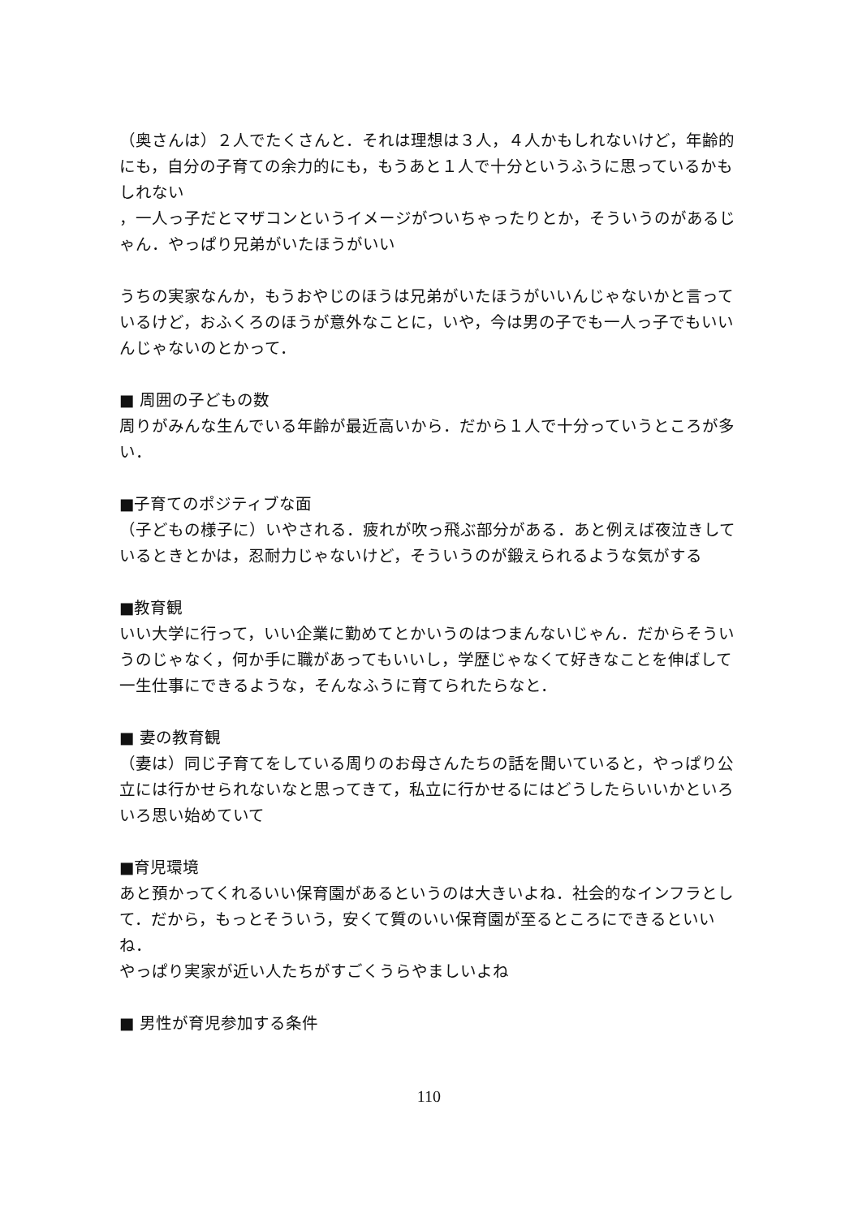（奥さんは）２人でたくさんと．それは理想は３人，４人かもしれないけど，年齢的にも，自分の子育ての余力的にも，もうあと１人で十分というふうに思っているかもしれない
，一人っ子だとマザコンというイメージがついちゃったりとか，そういうのがあるじゃん．やっぱり兄弟がいたほうがいい
うちの実家なんか，もうおやじのほうは兄弟がいたほうがいいんじゃないかと言っているけど，おふくろのほうが意外なことに，いや，今は男の子でも一人っ子でもいいんじゃないのとかって．
■ 周囲の子どもの数
周りがみんな生んでいる年齢が最近高いから．だから１人で十分っていうところが多い．
■子育てのポジティブな面
（子どもの様子に）いやされる．疲れが吹っ飛ぶ部分がある．あと例えば夜泣きしているときとかは，忍耐力じゃないけど，そういうのが鍛えられるような気がする
■教育観
いい大学に行って，いい企業に勤めてとかいうのはつまんないじゃん．だからそういうのじゃなく，何か手に職があってもいいし，学歴じゃなくて好きなことを伸ばして一生仕事にできるような，そんなふうに育てられたらなと．
■ 妻の教育観
（妻は）同じ子育てをしている周りのお母さんたちの話を聞いていると，やっぱり公立には行かせられないなと思ってきて，私立に行かせるにはどうしたらいいかといろいろ思い始めていて
■育児環境
あと預かってくれるいい保育園があるというのは大きいよね．社会的なインフラとして．だから，もっとそういう，安くて質のいい保育園が至るところにできるといいね．
やっぱり実家が近い人たちがすごくうらやましいよね
■ 男性が育児参加する条件
110